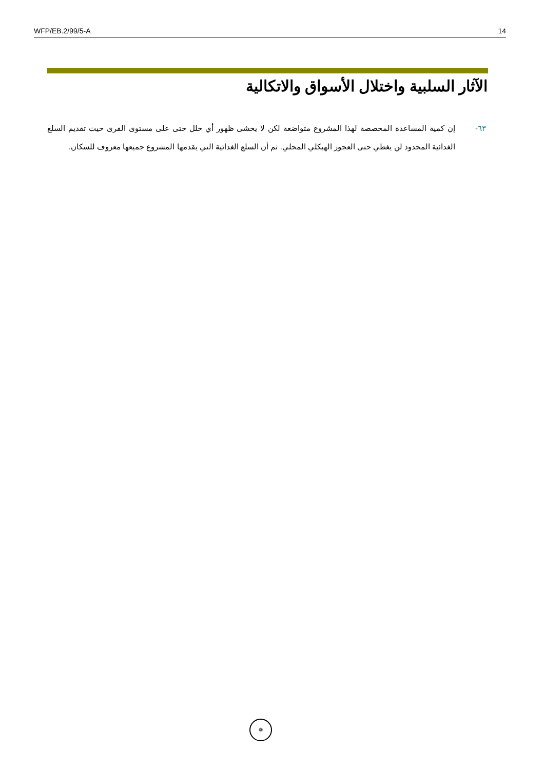WFP/EB.2/99/5-A 14
الآثار السلبية واختلال الأسواق والاتكالية
٦٣- إن كمية المساعدة المخصصة لهذا المشروع متواضعة لكن لا يخشى ظهور أي خلل حتى على مستوى القرى حيث تقديم السلع الغذائية المحدود لن يغطي حتى العجوز الهيكلي المحلي. ثم أن السلع الغذائية التي يقدمها المشروع جميعها معروف للسكان.
❁